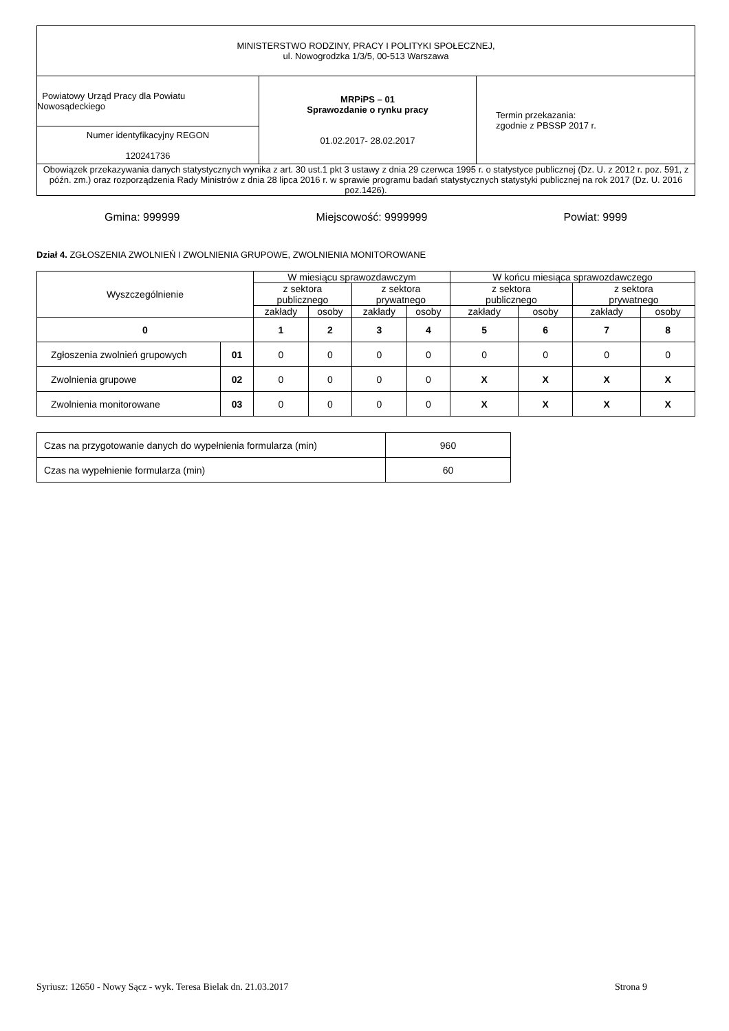| MINISTERSTWO RODZINY, PRACY I POLITYKI SPOŁECZNEJ, ul. Nowogrodzka 1/3/5, 00-513 Warszawa | | |
| Powiatowy Urząd Pracy dla Powiatu Nowosądeckiego | MRPiPS – 01 Sprawozdanie o rynku pracy 01.02.2017- 28.02.2017 | Termin przekazania: zgodnie z PBSSP 2017 r. |
| Numer identyfikacyjny REGON 120241736 | | |
| Obowiązek przekazywania danych statystycznych wynika z art. 30 ust.1 pkt 3 ustawy z dnia 29 czerwca 1995 r. o statystyce publicznej (Dz. U. z 2012 r. poz. 591, z późn. zm.) oraz rozporządzenia Rady Ministrów z dnia 28 lipca 2016 r. w sprawie programu badań statystycznych statystyki publicznej na rok 2017 (Dz. U. 2016 poz.1426). | | |
Gmina: 999999 Miejscowość: 9999999 Powiat: 9999
Dział 4. ZGŁOSZENIA ZWOLNIEŃ I ZWOLNIENIA GRUPOWE, ZWOLNIENIA MONITOROWANE
| Wyszczególnienie | | W miesiącu sprawozdawczym | | | | W końcu miesiąca sprawozdawczego | | | |
| --- | --- | --- | --- | --- | --- | --- | --- | --- | --- |
| | | z sektora publicznego | | z sektora prywatnego | | z sektora publicznego | | z sektora prywatnego | |
| | | zakłady | osoby | zakłady | osoby | zakłady | osoby | zakłady | osoby |
| 0 | | 1 | 2 | 3 | 4 | 5 | 6 | 7 | 8 |
| Zgłoszenia zwolnień grupowych | 01 | 0 | 0 | 0 | 0 | 0 | 0 | 0 | 0 |
| Zwolnienia grupowe | 02 | 0 | 0 | 0 | 0 | X | X | X | X |
| Zwolnienia monitorowane | 03 | 0 | 0 | 0 | 0 | X | X | X | X |
| Czas na przygotowanie danych do wypełnienia formularza (min) | 960 |
| Czas na wypełnienie formularza (min) | 60 |
Syriusz: 12650 - Nowy Sącz - wyk. Teresa Bielak dn. 21.03.2017 Strona 9